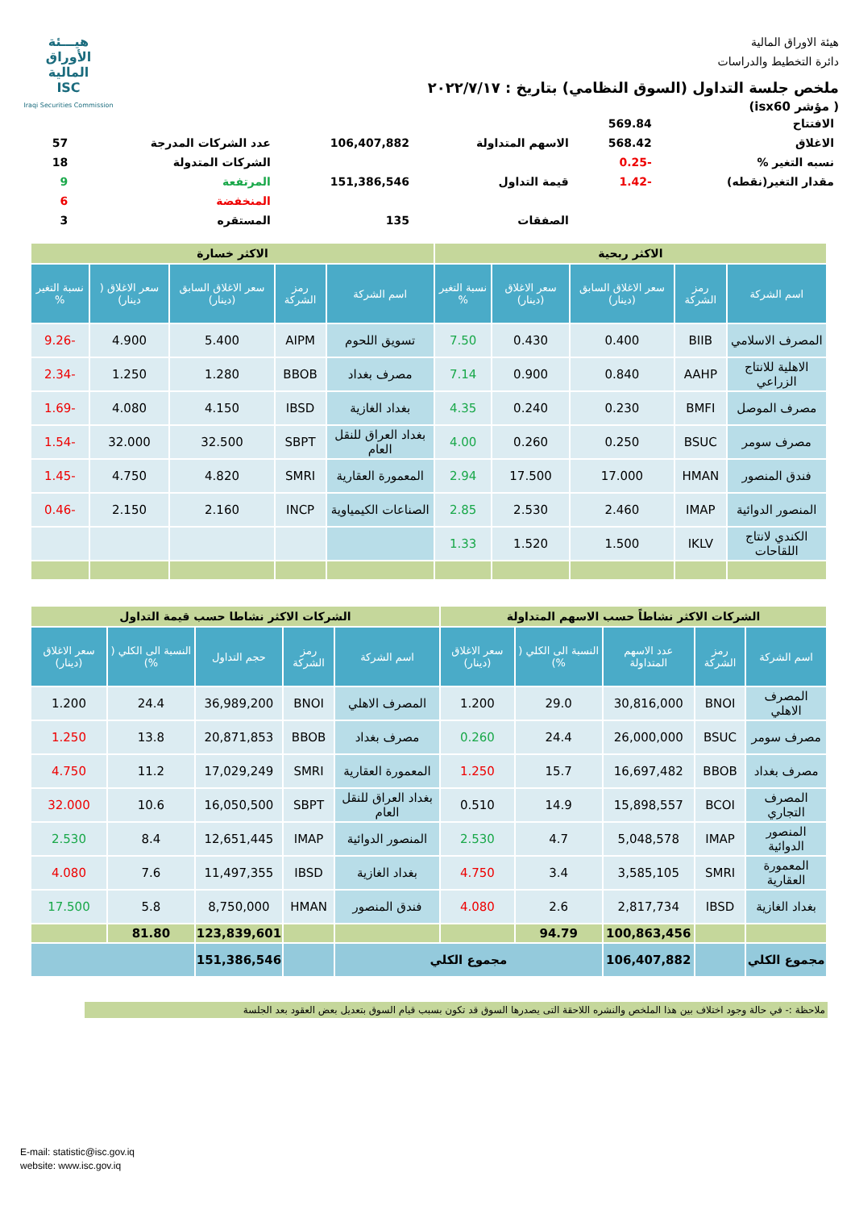هيـــئة
الأوراق
المالية
ISC
Iraqi Securities Commission
هيئة الاوراق المالية
دائرة التخطيط والدراسات
ملخص جلسة التداول (السوق النظامي) بتاريخ : ٢٠٢٢/٧/١٧
( مؤشر isx60)
| الافتتاح | 569.84 | | | | |
| الاغلاق | 568.42 | الاسهم المتداولة | 106,407,882 | عدد الشركات المدرجة | 57 |
| نسبه التغير % | -0.25 | | | الشركات المتدولة | 18 |
| مقدار التغير(نقطه) | -1.42 | قيمة التداول | 151,386,546 | المرتفعة | 9 |
| | | | | المنخفضة | 6 |
| | | الصفقات | 135 | المستقره | 3 |
| الاكثر ربحية | | | | | الاكثر خسارة | | | | |
| --- | --- | --- | --- | --- | --- | --- | --- | --- | --- |
| اسم الشركة | رمز الشركة | سعر الاغلاق السابق (دينار) | سعر الاغلاق (دينار) | نسبة التغير % | اسم الشركة | رمز الشركة | سعر الاغلاق السابق (دينار) | سعر الاغلاق ( دينار) | نسبة التغير % |
| المصرف الاسلامي | BIIB | 0.400 | 0.430 | 7.50 | تسويق اللحوم | AIPM | 5.400 | 4.900 | -9.26 |
| الاهلية للانتاج الزراعي | AAHP | 0.840 | 0.900 | 7.14 | مصرف بغداد | BBOB | 1.280 | 1.250 | -2.34 |
| مصرف الموصل | BMFI | 0.230 | 0.240 | 4.35 | بغداد الغازية | IBSD | 4.150 | 4.080 | -1.69 |
| مصرف سومر | BSUC | 0.250 | 0.260 | 4.00 | بغداد العراق للنقل العام | SBPT | 32.500 | 32.000 | -1.54 |
| فندق المنصور | HMAN | 17.000 | 17.500 | 2.94 | المعمورة العقارية | SMRI | 4.820 | 4.750 | -1.45 |
| المنصور الدوائية | IMAP | 2.460 | 2.530 | 2.85 | الصناعات الكيمياوية | INCP | 2.160 | 2.150 | -0.46 |
| الكندي لانتاج اللقاحات | IKLV | 1.500 | 1.520 | 1.33 | | | | | |
| الشركات الاكثر نشاطاً حسب الاسهم المتداولة | | | | | الشركات الاكثر نشاطا حسب قيمة التداول | | | | |
| --- | --- | --- | --- | --- | --- | --- | --- | --- | --- |
| اسم الشركة | رمز الشركة | عدد الاسهم المتداولة | النسبة الى الكلي ( %) | سعر الاغلاق (دينار) | اسم الشركة | رمز الشركة | حجم التداول | النسبة الى الكلي ( %) | سعر الاغلاق (دينار) |
| المصرف الاهلي | BNOI | 30,816,000 | 29.0 | 1.200 | المصرف الاهلي | BNOI | 36,989,200 | 24.4 | 1.200 |
| مصرف سومر | BSUC | 26,000,000 | 24.4 | 0.260 | مصرف بغداد | BBOB | 20,871,853 | 13.8 | 1.250 |
| مصرف بغداد | BBOB | 16,697,482 | 15.7 | 1.250 | المعمورة العقارية | SMRI | 17,029,249 | 11.2 | 4.750 |
| المصرف التجاري | BCOI | 15,898,557 | 14.9 | 0.510 | بغداد العراق للنقل العام | SBPT | 16,050,500 | 10.6 | 32.000 |
| المنصور الدوائية | IMAP | 5,048,578 | 4.7 | 2.530 | المنصور الدوائية | IMAP | 12,651,445 | 8.4 | 2.530 |
| المعمورة العقارية | SMRI | 3,585,105 | 3.4 | 4.750 | بغداد الغازية | IBSD | 11,497,355 | 7.6 | 4.080 |
| بغداد الغازية | IBSD | 2,817,734 | 2.6 | 4.080 | فندق المنصور | HMAN | 8,750,000 | 5.8 | 17.500 |
| | | 100,863,456 | 94.79 | | | | 123,839,601 | 81.80 | |
| مجموع الكلي | | 106,407,882 | مجموع الكلي | | | | 151,386,546 | | |
ملاحظة :- في حالة وجود اختلاف بين هذا الملخص والنشره اللاحقة التى يصدرها السوق قد تكون بسبب قيام السوق بتعديل بعض العقود بعد الجلسة
E-mail: statistic@isc.gov.iq
website: www.isc.gov.iq